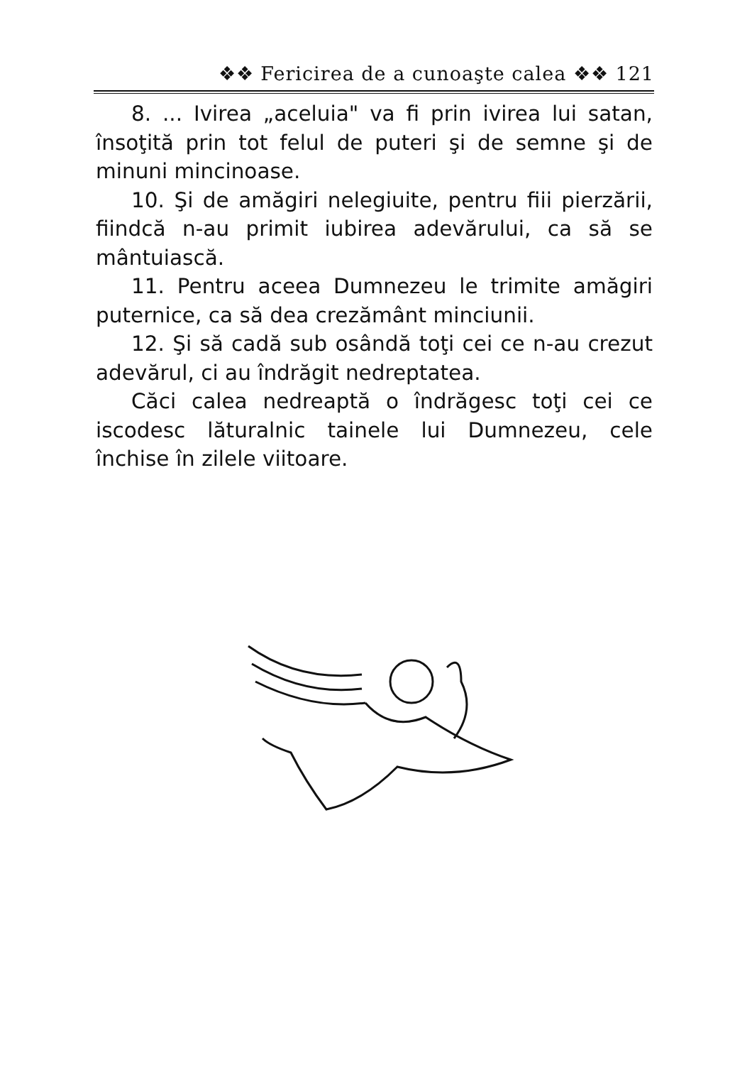❖❖ Fericirea de a cunoaşte calea ❖❖ 121
8. ... Ivirea „aceluia" va fi prin ivirea lui satan, însoţită prin tot felul de puteri şi de semne şi de minuni mincinoase.
10. Şi de amăgiri nelegiuite, pentru fiii pierzării, fiindcă n-au primit iubirea adevărului, ca să se mântuiască.
11. Pentru aceea Dumnezeu le trimite amăgiri puternice, ca să dea crezământ minciunii.
12. Şi să cadă sub osândă toţi cei ce n-au crezut adevărul, ci au îndrăgit nedreptatea.
Căci calea nedreaptă o îndrăgesc toţi cei ce iscodesc lăturalnic tainele lui Dumnezeu, cele închise în zilele viitoare.